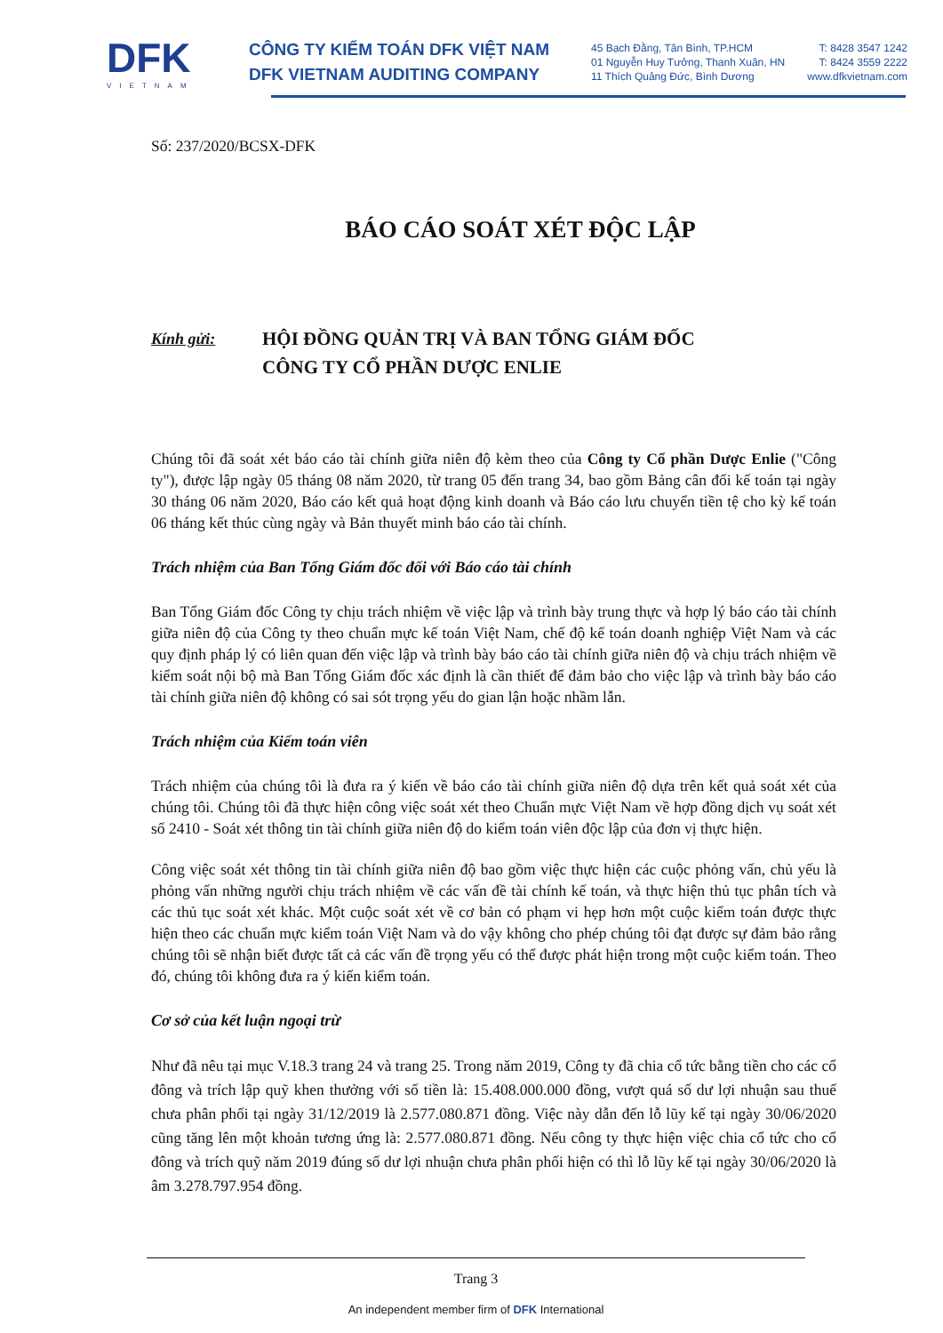DFK
VIETNAM
CÔNG TY KIỂM TOÁN DFK VIỆT NAM
DFK VIETNAM AUDITING COMPANY
45 Bạch Đằng, Tân Bình, TP.HCM T: 8428 3547 1242
01 Nguyễn Huy Tưởng, Thanh Xuân, HN T: 8424 3559 2222
11 Thích Quảng Đức, Bình Dương www.dfkvietnam.com
Số: 237/2020/BCSX-DFK
BÁO CÁO SOÁT XÉT ĐỘC LẬP
Kính gửi:
HỘI ĐỒNG QUẢN TRỊ VÀ BAN TỔNG GIÁM ĐỐC
CÔNG TY CỔ PHẦN DƯỢC ENLIE
Chúng tôi đã soát xét báo cáo tài chính giữa niên độ kèm theo của Công ty Cổ phần Dược Enlie ("Công ty"), được lập ngày 05 tháng 08 năm 2020, từ trang 05 đến trang 34, bao gồm Bảng cân đối kế toán tại ngày 30 tháng 06 năm 2020, Báo cáo kết quả hoạt động kinh doanh và Báo cáo lưu chuyển tiền tệ cho kỳ kế toán 06 tháng kết thúc cùng ngày và Bản thuyết minh báo cáo tài chính.
Trách nhiệm của Ban Tổng Giám đốc đối với Báo cáo tài chính
Ban Tổng Giám đốc Công ty chịu trách nhiệm về việc lập và trình bày trung thực và hợp lý báo cáo tài chính giữa niên độ của Công ty theo chuẩn mực kế toán Việt Nam, chế độ kế toán doanh nghiệp Việt Nam và các quy định pháp lý có liên quan đến việc lập và trình bày báo cáo tài chính giữa niên độ và chịu trách nhiệm về kiểm soát nội bộ mà Ban Tổng Giám đốc xác định là cần thiết để đảm bảo cho việc lập và trình bày báo cáo tài chính giữa niên độ không có sai sót trọng yếu do gian lận hoặc nhầm lẫn.
Trách nhiệm của Kiểm toán viên
Trách nhiệm của chúng tôi là đưa ra ý kiến về báo cáo tài chính giữa niên độ dựa trên kết quả soát xét của chúng tôi. Chúng tôi đã thực hiện công việc soát xét theo Chuẩn mực Việt Nam về hợp đồng dịch vụ soát xét số 2410 - Soát xét thông tin tài chính giữa niên độ do kiểm toán viên độc lập của đơn vị thực hiện.
Công việc soát xét thông tin tài chính giữa niên độ bao gồm việc thực hiện các cuộc phỏng vấn, chủ yếu là phỏng vấn những người chịu trách nhiệm về các vấn đề tài chính kế toán, và thực hiện thủ tục phân tích và các thủ tục soát xét khác. Một cuộc soát xét về cơ bản có phạm vi hẹp hơn một cuộc kiểm toán được thực hiện theo các chuẩn mực kiểm toán Việt Nam và do vậy không cho phép chúng tôi đạt được sự đảm bảo rằng chúng tôi sẽ nhận biết được tất cả các vấn đề trọng yếu có thể được phát hiện trong một cuộc kiểm toán. Theo đó, chúng tôi không đưa ra ý kiến kiểm toán.
Cơ sở của kết luận ngoại trừ
Như đã nêu tại mục V.18.3 trang 24 và trang 25. Trong năm 2019, Công ty đã chia cổ tức bằng tiền cho các cổ đông và trích lập quỹ khen thưởng với số tiền là: 15.408.000.000 đồng, vượt quá số dư lợi nhuận sau thuế chưa phân phối tại ngày 31/12/2019 là 2.577.080.871 đồng. Việc này dẫn đến lỗ lũy kế tại ngày 30/06/2020 cũng tăng lên một khoản tương ứng là: 2.577.080.871 đồng. Nếu công ty thực hiện việc chia cổ tức cho cổ đông và trích quỹ năm 2019 đúng số dư lợi nhuận chưa phân phối hiện có thì lỗ lũy kế tại ngày 30/06/2020 là âm 3.278.797.954 đồng.
Trang 3
An independent member firm of DFK International